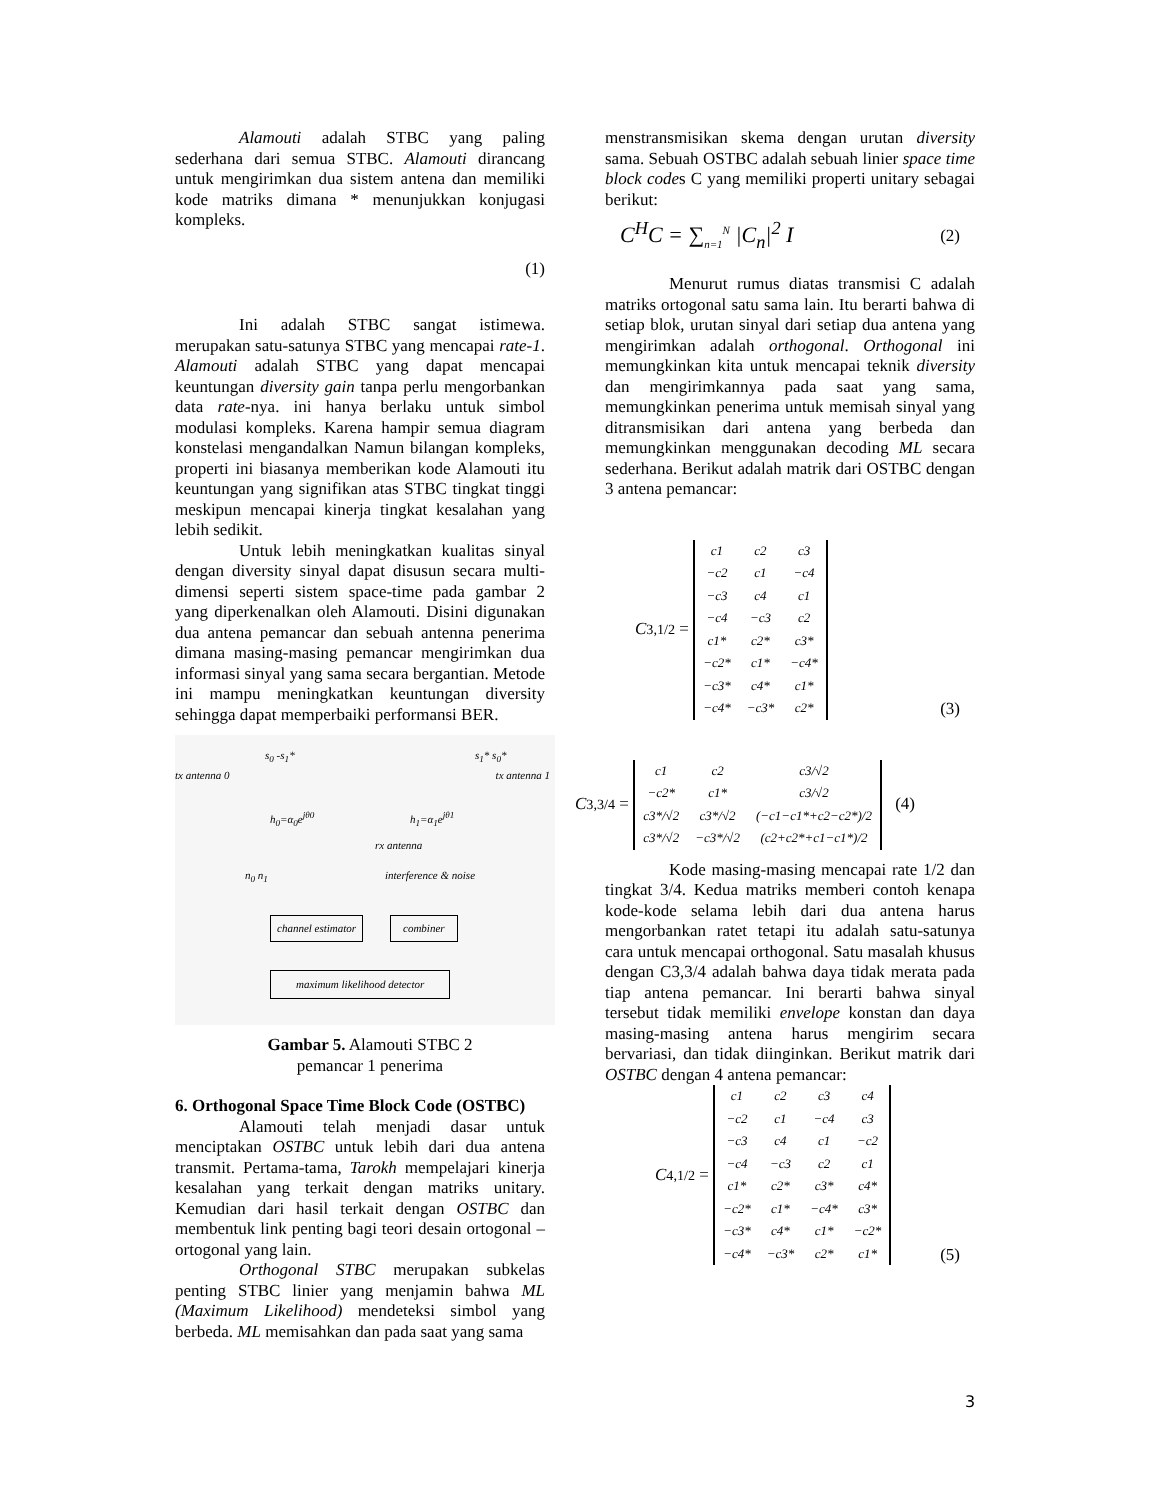Alamouti adalah STBC yang paling sederhana dari semua STBC. Alamouti dirancang untuk mengirimkan dua sistem antena dan memiliki kode matriks dimana * menunjukkan konjugasi kompleks.
(1)
Ini adalah STBC sangat istimewa. merupakan satu-satunya STBC yang mencapai rate-1. Alamouti adalah STBC yang dapat mencapai keuntungan diversity gain tanpa perlu mengorbankan data rate-nya. ini hanya berlaku untuk simbol modulasi kompleks. Karena hampir semua diagram konstelasi mengandalkan Namun bilangan kompleks, properti ini biasanya memberikan kode Alamouti itu keuntungan yang signifikan atas STBC tingkat tinggi meskipun mencapai kinerja tingkat kesalahan yang lebih sedikit.
Untuk lebih meningkatkan kualitas sinyal dengan diversity sinyal dapat disusun secara multi-dimensi seperti sistem space-time pada gambar 2 yang diperkenalkan oleh Alamouti. Disini digunakan dua antena pemancar dan sebuah antenna penerima dimana masing-masing pemancar mengirimkan dua informasi sinyal yang sama secara bergantian. Metode ini mampu meningkatkan keuntungan diversity sehingga dapat memperbaiki performansi BER.
tx antenna 0 tx antenna 1
s<sub>0</sub> -s<sub>1</sub>* s<sub>1</sub>* s<sub>0</sub>*
h<sub>0</sub>=α<sub>0</sub>e<sup>jθ0</sup> h<sub>1</sub>=α<sub>1</sub>e<sup>jθ1</sup>
rx antenna
n<sub>0</sub> n<sub>1</sub> interference & noise
channel estimator combiner
maximum likelihood detector
Gambar 5. Alamouti STBC 2 pemancar 1 penerima
6. Orthogonal Space Time Block Code (OSTBC)
Alamouti telah menjadi dasar untuk menciptakan OSTBC untuk lebih dari dua antena transmit. Pertama-tama, Tarokh mempelajari kinerja kesalahan yang terkait dengan matriks unitary. Kemudian dari hasil terkait dengan OSTBC dan membentuk link penting bagi teori desain ortogonal – ortogonal yang lain.
Orthogonal STBC merupakan subkelas penting STBC linier yang menjamin bahwa ML (Maximum Likelihood) mendeteksi simbol yang berbeda. ML memisahkan dan pada saat yang sama
menstransmisikan skema dengan urutan diversity sama. Sebuah OSTBC adalah sebuah linier space time block codes C yang memiliki properti unitary sebagai berikut:
C<sup>H</sup>C = ∑<sub>n=1</sub><sup>N</sup> |C<sub>n</sub>|<sup>2</sup> I (2)
Menurut rumus diatas transmisi C adalah matriks ortogonal satu sama lain. Itu berarti bahwa di setiap blok, urutan sinyal dari setiap dua antena yang mengirimkan adalah orthogonal. Orthogonal ini memungkinkan kita untuk mencapai teknik diversity dan mengirimkannya pada saat yang sama, memungkinkan penerima untuk memisah sinyal yang ditransmisikan dari antena yang berbeda dan memungkinkan menggunakan decoding ML secara sederhana. Berikut adalah matrik dari OSTBC dengan 3 antena pemancar:
C<sub>3,1/2</sub> =
| c1 | c2 | c3 |
| −c2 | c1 | −c4 |
| −c3 | c4 | c1 |
| −c4 | −c3 | c2 |
| c1* | c2* | c3* |
| −c2* | c1* | −c4* |
| −c3* | c4* | c1* |
| −c4* | −c3* | c2* |
(3)
C<sub>3,3/4</sub> =
| c1 | c2 | c3/√2 |
| −c2* | c1* | c3/√2 |
| c3*/√2 | c3*/√2 | (−c1−c1*+c2−c2*)/2 |
| c3*/√2 | −c3*/√2 | (c2+c2*+c1−c1*)/2 |
(4)
Kode masing-masing mencapai rate 1/2 dan tingkat 3/4. Kedua matriks memberi contoh kenapa kode-kode selama lebih dari dua antena harus mengorbankan ratet tetapi itu adalah satu-satunya cara untuk mencapai orthogonal. Satu masalah khusus dengan C3,3/4 adalah bahwa daya tidak merata pada tiap antena pemancar. Ini berarti bahwa sinyal tersebut tidak memiliki envelope konstan dan daya masing-masing antena harus mengirim secara bervariasi, dan tidak diinginkan. Berikut matrik dari OSTBC dengan 4 antena pemancar:
C<sub>4,1/2</sub> =
| c1 | c2 | c3 | c4 |
| −c2 | c1 | −c4 | c3 |
| −c3 | c4 | c1 | −c2 |
| −c4 | −c3 | c2 | c1 |
| c1* | c2* | c3* | c4* |
| −c2* | c1* | −c4* | c3* |
| −c3* | c4* | c1* | −c2* |
| −c4* | −c3* | c2* | c1* |
(5)
3